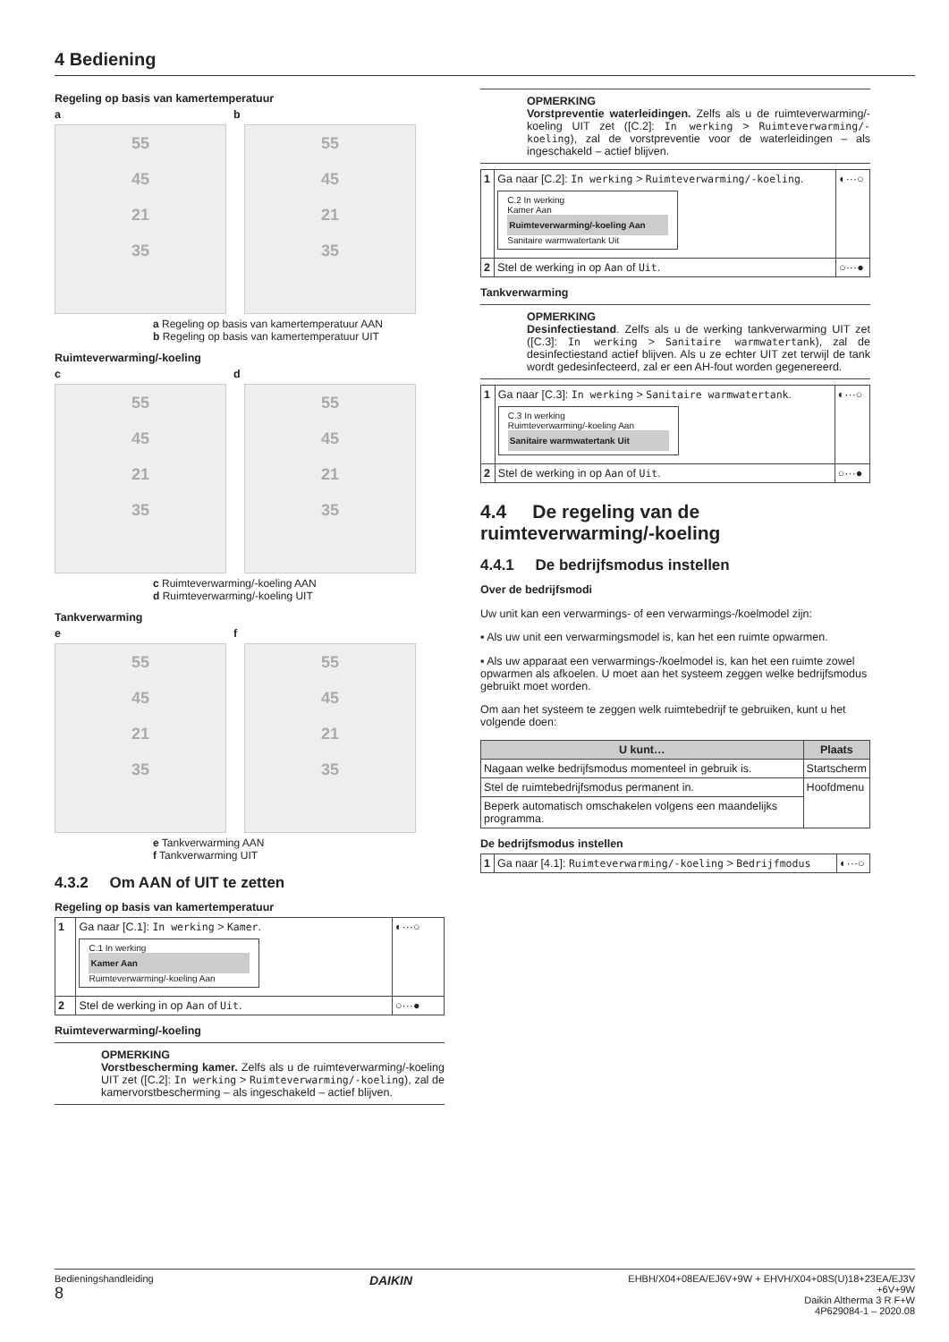4 Bediening
Regeling op basis van kamertemperatuur
a b
55
45
21
35
55
45
21
35
a Regeling op basis van kamertemperatuur AAN
b Regeling op basis van kamertemperatuur UIT
Ruimteverwarming/-koeling
c d
55
45
21
35
55
45
21
35
c Ruimteverwarming/-koeling AAN
d Ruimteverwarming/-koeling UIT
Tankverwarming
e f
55
45
21
35
55
45
21
35
e Tankverwarming AAN
f Tankverwarming UIT
4.3.2 Om AAN of UIT te zetten
Regeling op basis van kamertemperatuur
| 1 | Ga naar [C.1]: In werking > Kamer . C.1 In werking Kamer Aan Ruimteverwarming/-koeling Aan | ◐···○ |
| 2 | Stel de werking in op Aan of Uit . | ○···● |
Ruimteverwarming/-koeling
OPMERKING
Vorstbescherming kamer. Zelfs als u de ruimteverwarming/-koeling UIT zet ([C.2]: In werking > Ruimteverwarming/-koeling), zal de kamervorstbescherming – als ingeschakeld – actief blijven.
OPMERKING
Vorstpreventie waterleidingen. Zelfs als u de ruimteverwarming/-koeling UIT zet ([C.2]: In werking > Ruimteverwarming/-koeling), zal de vorstpreventie voor de waterleidingen – als ingeschakeld – actief blijven.
| 1 | Ga naar [C.2]: In werking > Ruimteverwarming/-koeling . C.2 In werking Kamer Aan Ruimteverwarming/-koeling Aan Sanitaire warmwatertank Uit | ◐···○ |
| 2 | Stel de werking in op Aan of Uit . | ○···● |
Tankverwarming
OPMERKING
Desinfectiestand. Zelfs als u de werking tankverwarming UIT zet ([C.3]: In werking > Sanitaire warmwatertank), zal de desinfectiestand actief blijven. Als u ze echter UIT zet terwijl de tank wordt gedesinfecteerd, zal er een AH-fout worden gegenereerd.
| 1 | Ga naar [C.3]: In werking > Sanitaire warmwatertank . C.3 In werking Ruimteverwarming/-koeling Aan Sanitaire warmwatertank Uit | ◐···○ |
| 2 | Stel de werking in op Aan of Uit . | ○···● |
4.4 De regeling van de ruimteverwarming/-koeling
4.4.1 De bedrijfsmodus instellen
Over de bedrijfsmodi
Uw unit kan een verwarmings- of een verwarmings-/koelmodel zijn:
▪ Als uw unit een verwarmingsmodel is, kan het een ruimte opwarmen.
▪ Als uw apparaat een verwarmings-/koelmodel is, kan het een ruimte zowel opwarmen als afkoelen. U moet aan het systeem zeggen welke bedrijfsmodus gebruikt moet worden.
Om aan het systeem te zeggen welk ruimtebedrijf te gebruiken, kunt u het volgende doen:
| U kunt… | Plaats |
| --- | --- |
| Nagaan welke bedrijfsmodus momenteel in gebruik is. | Startscherm |
| Stel de ruimtebedrijfsmodus permanent in. | Hoofdmenu |
| Beperk automatisch omschakelen volgens een maandelijks programma. | |
De bedrijfsmodus instellen
| 1 | Ga naar [4.1]: Ruimteverwarming/-koeling > Bedrijfmodus | ◐···○ |
Bedieningshandleiding
8
DAIKIN
EHBH/X04+08EA/EJ6V+9W + EHVH/X04+08S(U)18+23EA/EJ3V
+6V+9W
Daikin Altherma 3 R F+W
4P629084-1 – 2020.08